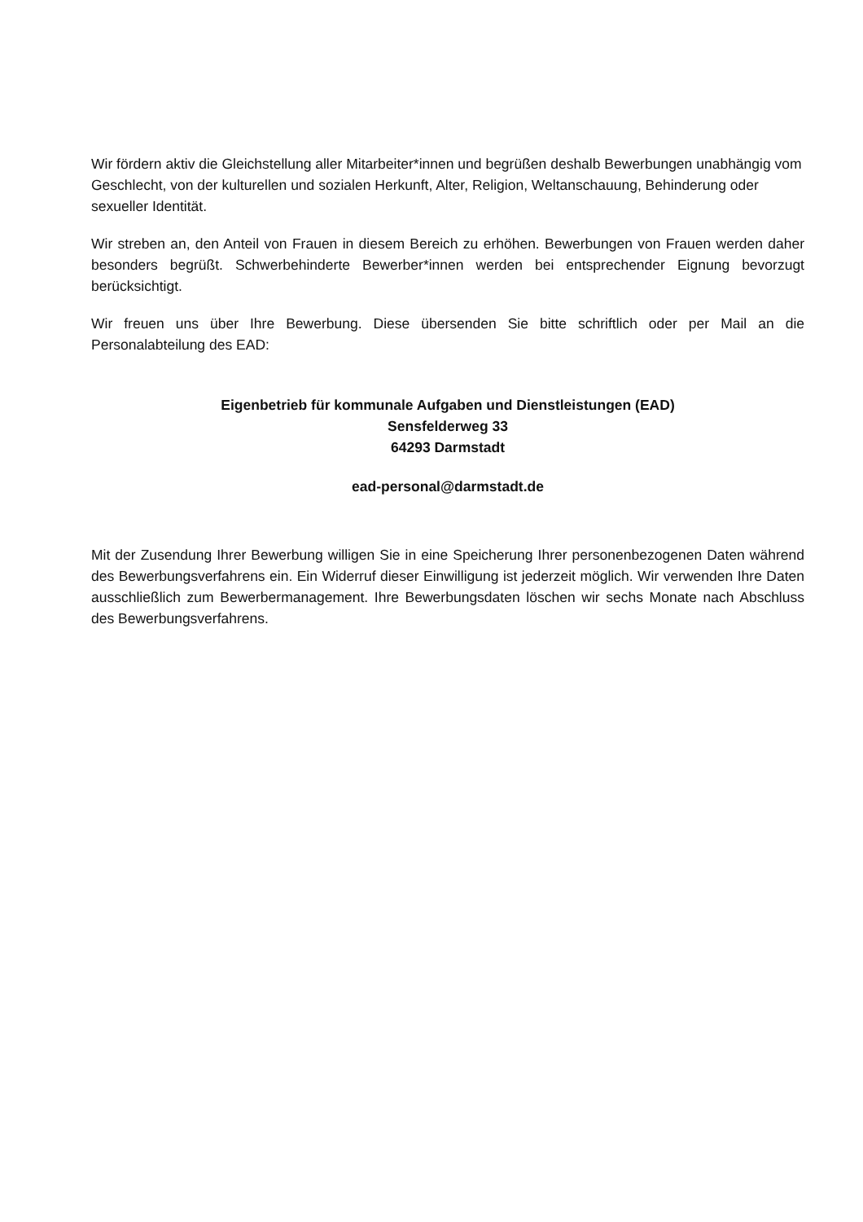Wir fördern aktiv die Gleichstellung aller Mitarbeiter*innen und begrüßen deshalb Bewerbungen unabhängig vom Geschlecht, von der kulturellen und sozialen Herkunft, Alter, Religion, Weltanschauung, Behinderung oder sexueller Identität.
Wir streben an, den Anteil von Frauen in diesem Bereich zu erhöhen. Bewerbungen von Frauen werden daher besonders begrüßt. Schwerbehinderte Bewerber*innen werden bei entsprechender Eignung bevorzugt berücksichtigt.
Wir freuen uns über Ihre Bewerbung. Diese übersenden Sie bitte schriftlich oder per Mail an die Personalabteilung des EAD:
Eigenbetrieb für kommunale Aufgaben und Dienstleistungen (EAD)
Sensfelderweg 33
64293 Darmstadt
ead-personal@darmstadt.de
Mit der Zusendung Ihrer Bewerbung willigen Sie in eine Speicherung Ihrer personenbezogenen Daten während des Bewerbungsverfahrens ein. Ein Widerruf dieser Einwilligung ist jederzeit möglich. Wir verwenden Ihre Daten ausschließlich zum Bewerbermanagement. Ihre Bewerbungsdaten löschen wir sechs Monate nach Abschluss des Bewerbungsverfahrens.